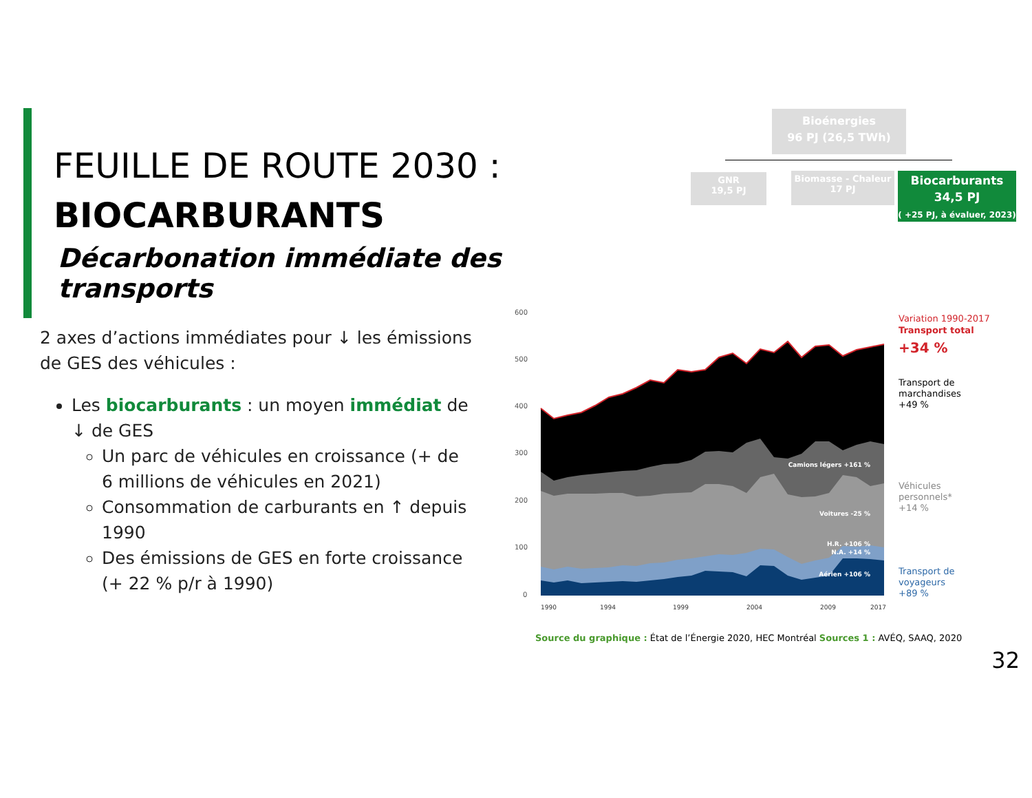FEUILLE DE ROUTE 2030 :
BIOCARBURANTS
Décarbonation immédiate des transports
2 axes d’actions immédiates pour ↓ les émissions de GES des véhicules :
Les biocarburants : un moyen immédiat de ↓ de GES
Un parc de véhicules en croissance (+ de 6 millions de véhicules en 2021)
Consommation de carburants en ↑ depuis 1990
Des émissions de GES en forte croissance (+ 22 % p/r à 1990)
Bioénergies
96 PJ (26,5 TWh)
GNR
19,5 PJ
Biomasse - Chaleur
17 PJ
Biocarburants
34,5 PJ
( +25 PJ, à évaluer, 2023)
600
500
400
300
200
100
0
Camions légers +161 %
Voitures -25 %
H.R. +106 %
N.A. +14 %
Aérien +106 %
Variation 1990-2017
Transport total
+34 %
Transport de
marchandises
+49 %
Véhicules
personnels*
+14 %
Transport de
voyageurs
+89 %
1990
1994
1999
2004
2009
2017
Source du graphique : État de l’Énergie 2020, HEC Montréal Sources 1 : AVÉQ, SAAQ, 2020
32